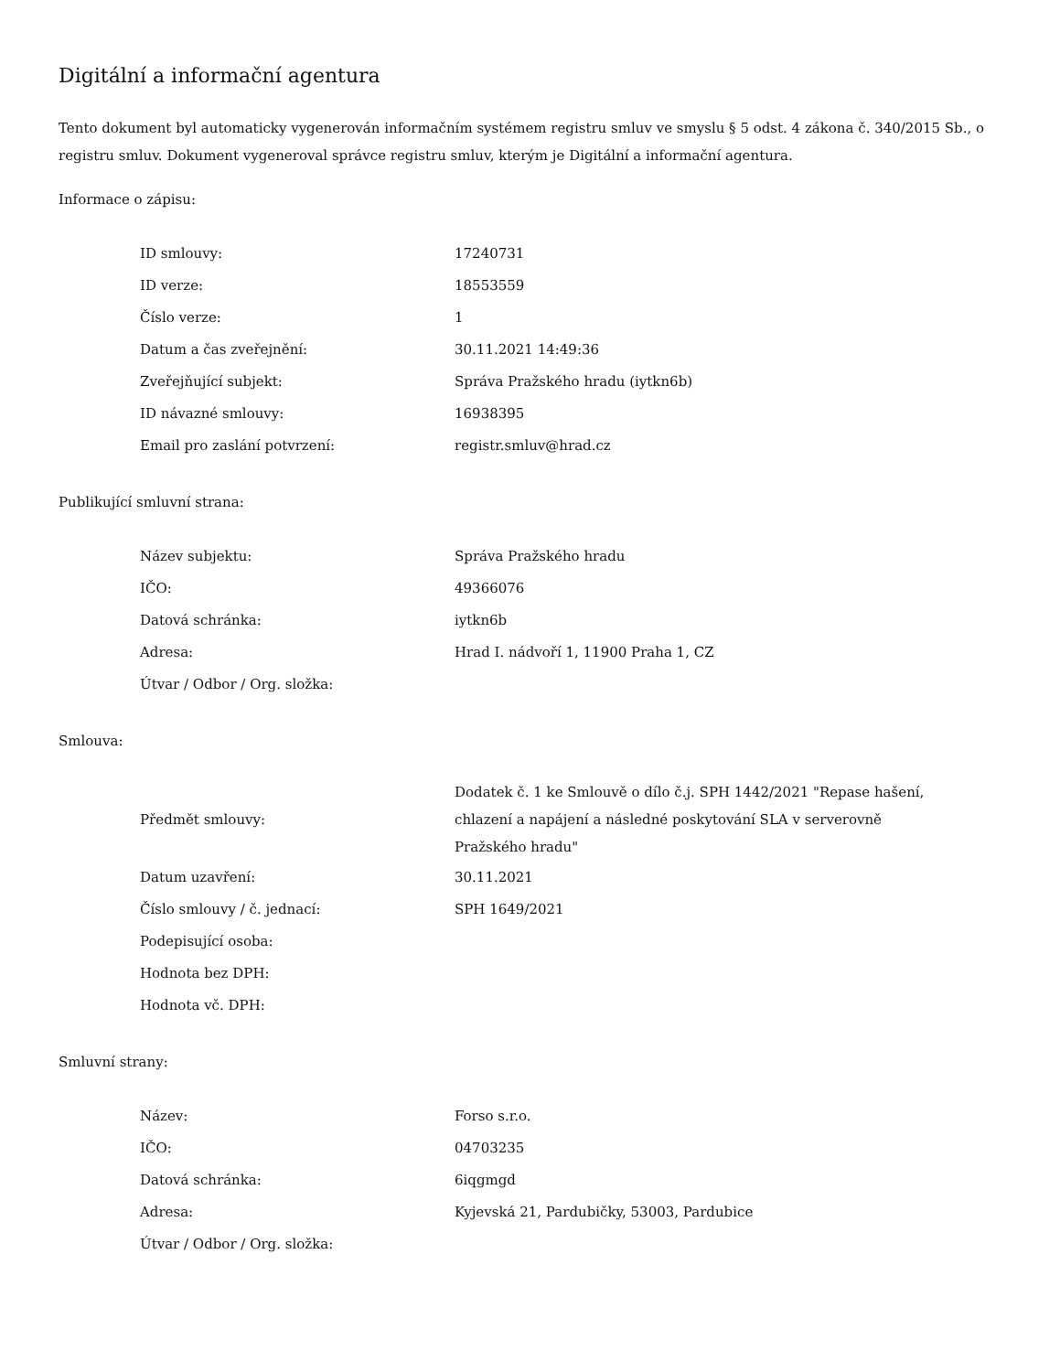Digitální a informační agentura
Tento dokument byl automaticky vygenerován informačním systémem registru smluv ve smyslu § 5 odst. 4 zákona č. 340/2015 Sb., o registru smluv. Dokument vygeneroval správce registru smluv, kterým je Digitální a informační agentura.
Informace o zápisu:
| ID smlouvy: | 17240731 |
| ID verze: | 18553559 |
| Číslo verze: | 1 |
| Datum a čas zveřejnění: | 30.11.2021 14:49:36 |
| Zveřejňující subjekt: | Správa Pražského hradu (iytkn6b) |
| ID návazné smlouvy: | 16938395 |
| Email pro zaslání potvrzení: | registr.smluv@hrad.cz |
Publikující smluvní strana:
| Název subjektu: | Správa Pražského hradu |
| IČO: | 49366076 |
| Datová schránka: | iytkn6b |
| Adresa: | Hrad I. nádvoří 1, 11900 Praha 1, CZ |
| Útvar / Odbor / Org. složka: | |
Smlouva:
| Předmět smlouvy: | Dodatek č. 1 ke Smlouvě o dílo č.j. SPH 1442/2021 "Repase hašení, chlazení a napájení a následné poskytování SLA v serverovně Pražského hradu" |
| Datum uzavření: | 30.11.2021 |
| Číslo smlouvy / č. jednací: | SPH 1649/2021 |
| Podepisující osoba: | |
| Hodnota bez DPH: | |
| Hodnota vč. DPH: | |
Smluvní strany:
| Název: | Forso s.r.o. |
| IČO: | 04703235 |
| Datová schránka: | 6iqgmgd |
| Adresa: | Kyjevská 21, Pardubičky, 53003, Pardubice |
| Útvar / Odbor / Org. složka: | |